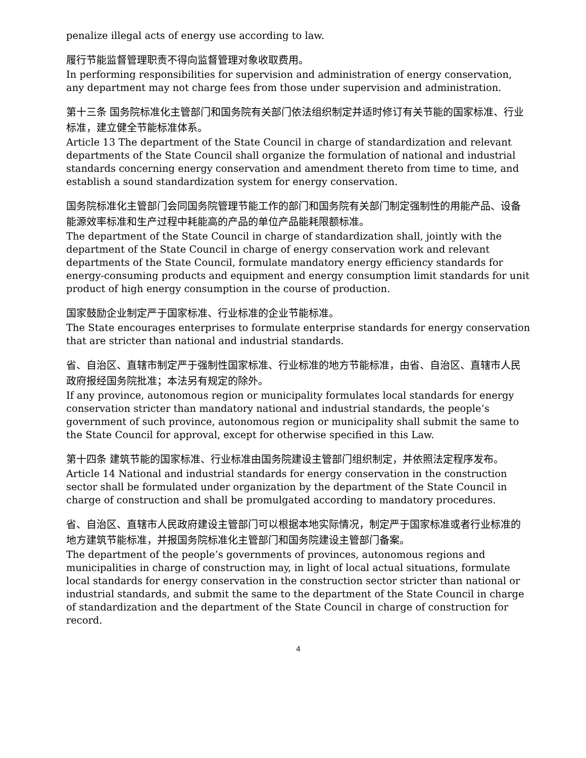penalize illegal acts of energy use according to law.
履行节能监督管理职责不得向监督管理对象收取费用。
In performing responsibilities for supervision and administration of energy conservation, any department may not charge fees from those under supervision and administration.
第十三条 国务院标准化主管部门和国务院有关部门依法组织制定并适时修订有关节能的国家标准、行业标准，建立健全节能标准体系。
Article 13 The department of the State Council in charge of standardization and relevant departments of the State Council shall organize the formulation of national and industrial standards concerning energy conservation and amendment thereto from time to time, and establish a sound standardization system for energy conservation.
国务院标准化主管部门会同国务院管理节能工作的部门和国务院有关部门制定强制性的用能产品、设备能源效率标准和生产过程中耗能高的产品的单位产品能耗限额标准。
The department of the State Council in charge of standardization shall, jointly with the department of the State Council in charge of energy conservation work and relevant departments of the State Council, formulate mandatory energy efficiency standards for energy-consuming products and equipment and energy consumption limit standards for unit product of high energy consumption in the course of production.
国家鼓励企业制定严于国家标准、行业标准的企业节能标准。
The State encourages enterprises to formulate enterprise standards for energy conservation that are stricter than national and industrial standards.
省、自治区、直辖市制定严于强制性国家标准、行业标准的地方节能标准，由省、自治区、直辖市人民政府报经国务院批准；本法另有规定的除外。
If any province, autonomous region or municipality formulates local standards for energy conservation stricter than mandatory national and industrial standards, the people’s government of such province, autonomous region or municipality shall submit the same to the State Council for approval, except for otherwise specified in this Law.
第十四条 建筑节能的国家标准、行业标准由国务院建设主管部门组织制定，并依照法定程序发布。
Article 14 National and industrial standards for energy conservation in the construction sector shall be formulated under organization by the department of the State Council in charge of construction and shall be promulgated according to mandatory procedures.
省、自治区、直辖市人民政府建设主管部门可以根据本地实际情况，制定严于国家标准或者行业标准的地方建筑节能标准，并报国务院标准化主管部门和国务院建设主管部门备案。
The department of the people’s governments of provinces, autonomous regions and municipalities in charge of construction may, in light of local actual situations, formulate local standards for energy conservation in the construction sector stricter than national or industrial standards, and submit the same to the department of the State Council in charge of standardization and the department of the State Council in charge of construction for record.
4